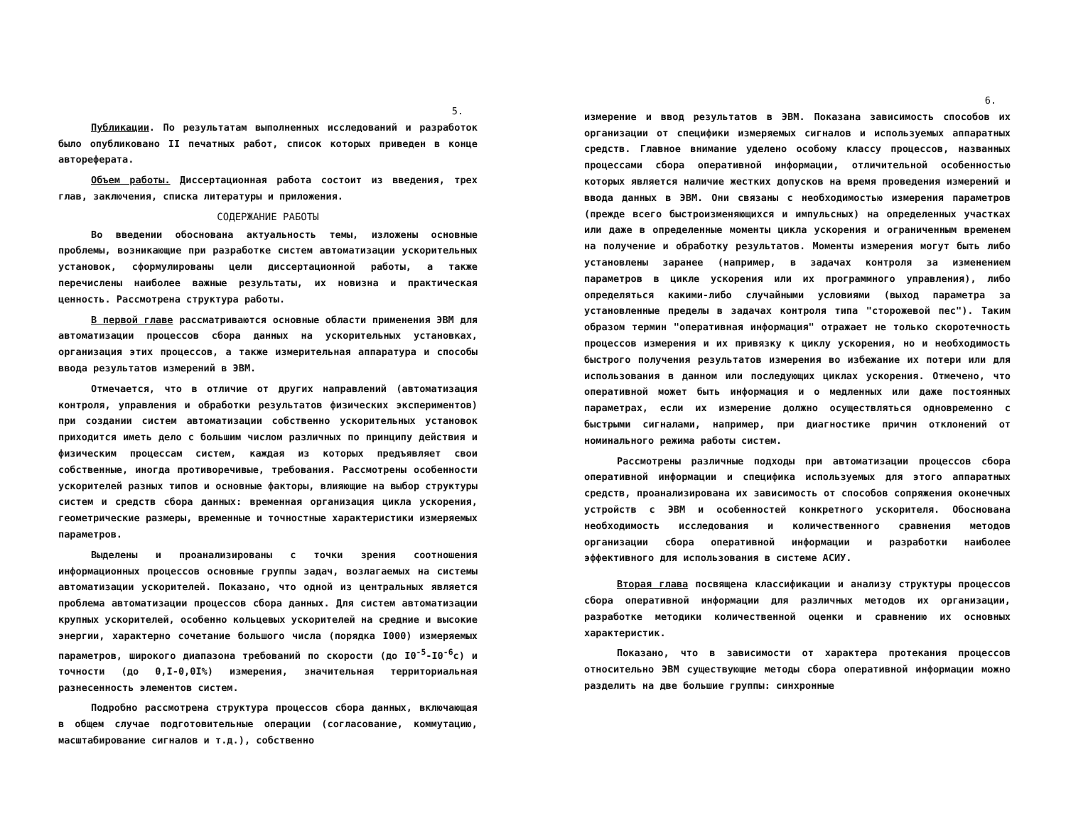5.
Публикации. По результатам выполненных исследований и разработок было опубликовано II печатных работ, список которых приведен в конце автореферата.
Объем работы. Диссертационная работа состоит из введения, трех глав, заключения, списка литературы и приложения.
СОДЕРЖАНИЕ РАБОТЫ
Во введении обоснована актуальность темы, изложены основные проблемы, возникающие при разработке систем автоматизации ускорительных установок, сформулированы цели диссертационной работы, а также перечислены наиболее важные результаты, их новизна и практическая ценность. Рассмотрена структура работы.
В первой главе рассматриваются основные области применения ЭВМ для автоматизации процессов сбора данных на ускорительных установках, организация этих процессов, а также измерительная аппаратура и способы ввода результатов измерений в ЭВМ.
Отмечается, что в отличие от других направлений (автоматизация контроля, управления и обработки результатов физических экспериментов) при создании систем автоматизации собственно ускорительных установок приходится иметь дело с большим числом различных по принципу действия и физическим процессам систем, каждая из которых предъявляет свои собственные, иногда противоречивые, требования. Рассмотрены особенности ускорителей разных типов и основные факторы, влияющие на выбор структуры систем и средств сбора данных: временная организация цикла ускорения, геометрические размеры, временные и точностные характеристики измеряемых параметров.
Выделены и проанализированы с точки зрения соотношения информационных процессов основные группы задач, возлагаемых на системы автоматизации ускорителей. Показано, что одной из центральных является проблема автоматизации процессов сбора данных. Для систем автоматизации крупных ускорителей, особенно кольцевых ускорителей на средние и высокие энергии, характерно сочетание большого числа (порядка I000) измеряемых параметров, широкого диапазона требований по скорости (до I0<sup>-5</sup>-I0<sup>-6</sup>с) и точности (до 0,I-0,0I%) измерения, значительная территориальная разнесенность элементов систем.
Подробно рассмотрена структура процессов сбора данных, включающая в общем случае подготовительные операции (согласование, коммутацию, масштабирование сигналов и т.д.), собственно
6.
измерение и ввод результатов в ЭВМ. Показана зависимость способов их организации от специфики измеряемых сигналов и используемых аппаратных средств. Главное внимание уделено особому классу процессов, названных процессами сбора оперативной информации, отличительной особенностью которых является наличие жестких допусков на время проведения измерений и ввода данных в ЭВМ. Они связаны с необходимостью измерения параметров (прежде всего быстроизменяющихся и импульсных) на определенных участках или даже в определенные моменты цикла ускорения и ограниченным временем на получение и обработку результатов. Моменты измерения могут быть либо установлены заранее (например, в задачах контроля за изменением параметров в цикле ускорения или их программного управления), либо определяться какими-либо случайными условиями (выход параметра за установленные пределы в задачах контроля типа "сторожевой пес"). Таким образом термин "оперативная информация" отражает не только скоротечность процессов измерения и их привязку к циклу ускорения, но и необходимость быстрого получения результатов измерения во избежание их потери или для использования в данном или последующих циклах ускорения. Отмечено, что оперативной может быть информация и о медленных или даже постоянных параметрах, если их измерение должно осуществляться одновременно с быстрыми сигналами, например, при диагностике причин отклонений от номинального режима работы систем.
Рассмотрены различные подходы при автоматизации процессов сбора оперативной информации и специфика используемых для этого аппаратных средств, проанализирована их зависимость от способов сопряжения оконечных устройств с ЭВМ и особенностей конкретного ускорителя. Обоснована необходимость исследования и количественного сравнения методов организации сбора оперативной информации и разработки наиболее эффективного для использования в системе АСИУ.
Вторая глава посвящена классификации и анализу структуры процессов сбора оперативной информации для различных методов их организации, разработке методики количественной оценки и сравнению их основных характеристик.
Показано, что в зависимости от характера протекания процессов относительно ЭВМ существующие методы сбора оперативной информации можно разделить на две большие группы: синхронные